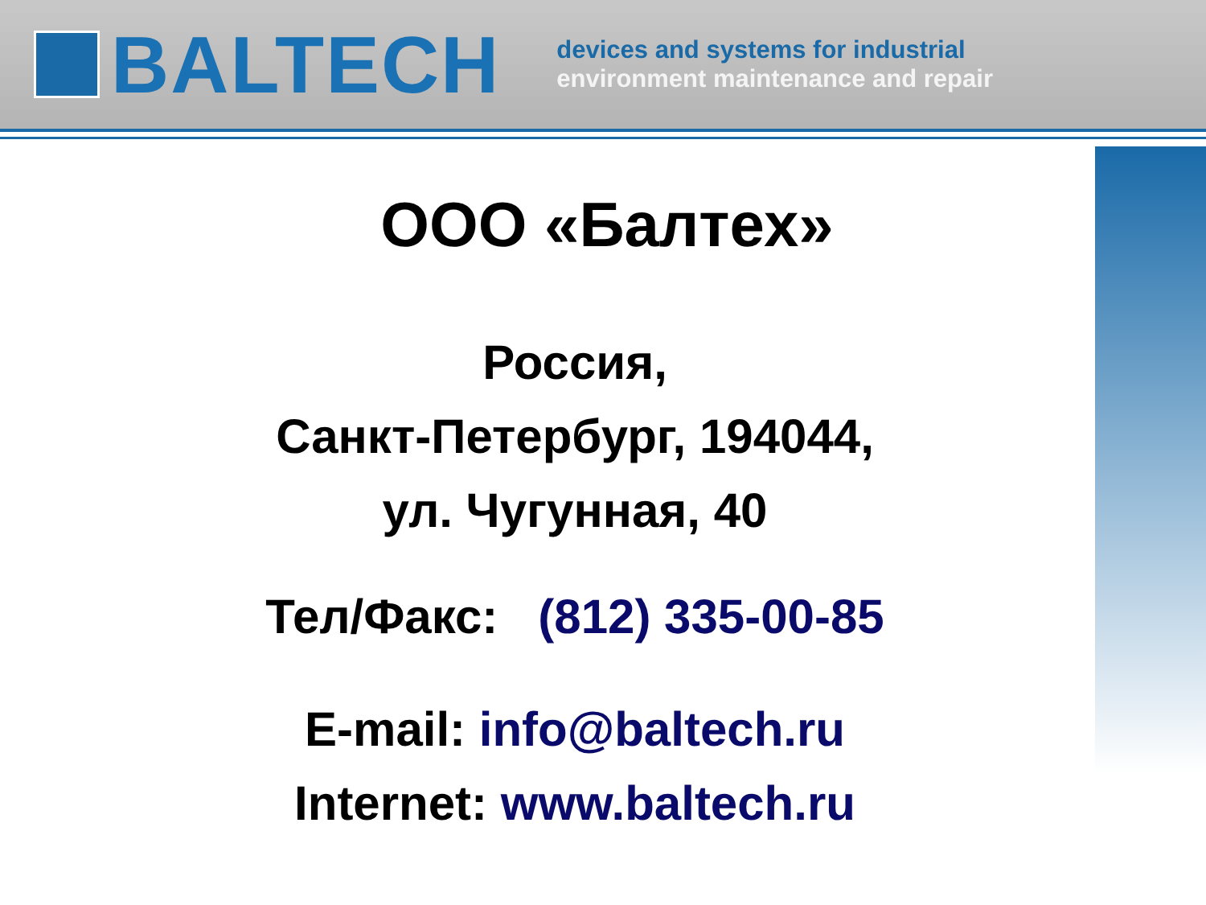BALTECH
devices and systems for industrial
environment maintenance and repair
ООО «Балтех»
Россия,
Санкт-Петербург, 194044,
ул. Чугунная, 40
Тел/Факс: (812) 335-00-85
E-mail: info@baltech.ru
Internet: www.baltech.ru